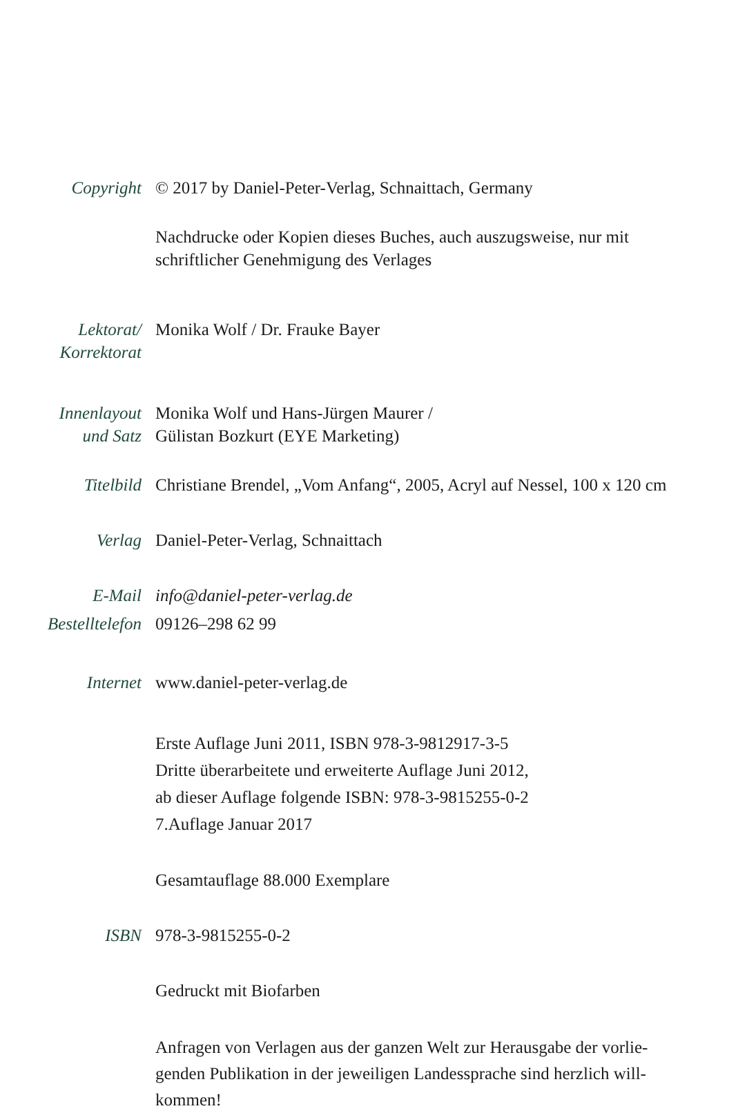Copyright © 2017 by Daniel-Peter-Verlag, Schnaittach, Germany
Nachdrucke oder Kopien dieses Buches, auch auszugsweise, nur mit
schriftlicher Genehmigung des Verlages
Lektorat/
Korrektorat
Monika Wolf / Dr. Frauke Bayer
Innenlayout
und Satz
Monika Wolf und Hans-Jürgen Maurer /
Gülistan Bozkurt (EYE Marketing)
Titelbild Christiane Brendel, „Vom Anfang“, 2005, Acryl auf Nessel, 100 x 120 cm
Verlag Daniel-Peter-Verlag, Schnaittach
E-Mail info@daniel-peter-verlag.de
Bestelltelefon
09126–298 62 99
Internet www.daniel-peter-verlag.de
Erste Auflage Juni 2011, ISBN 978-3-9812917-3-5
Dritte überarbeitete und erweiterte Auflage Juni 2012,
ab dieser Auflage folgende ISBN: 978-3-9815255-0-2
7.Auflage Januar 2017
Gesamtauflage 88.000 Exemplare
ISBN 978-3-9815255-0-2
Gedruckt mit Biofarben
Anfragen von Verlagen aus der ganzen Welt zur Herausgabe der vorlie-
genden Publikation in der jeweiligen Landessprache sind herzlich will-
kommen!